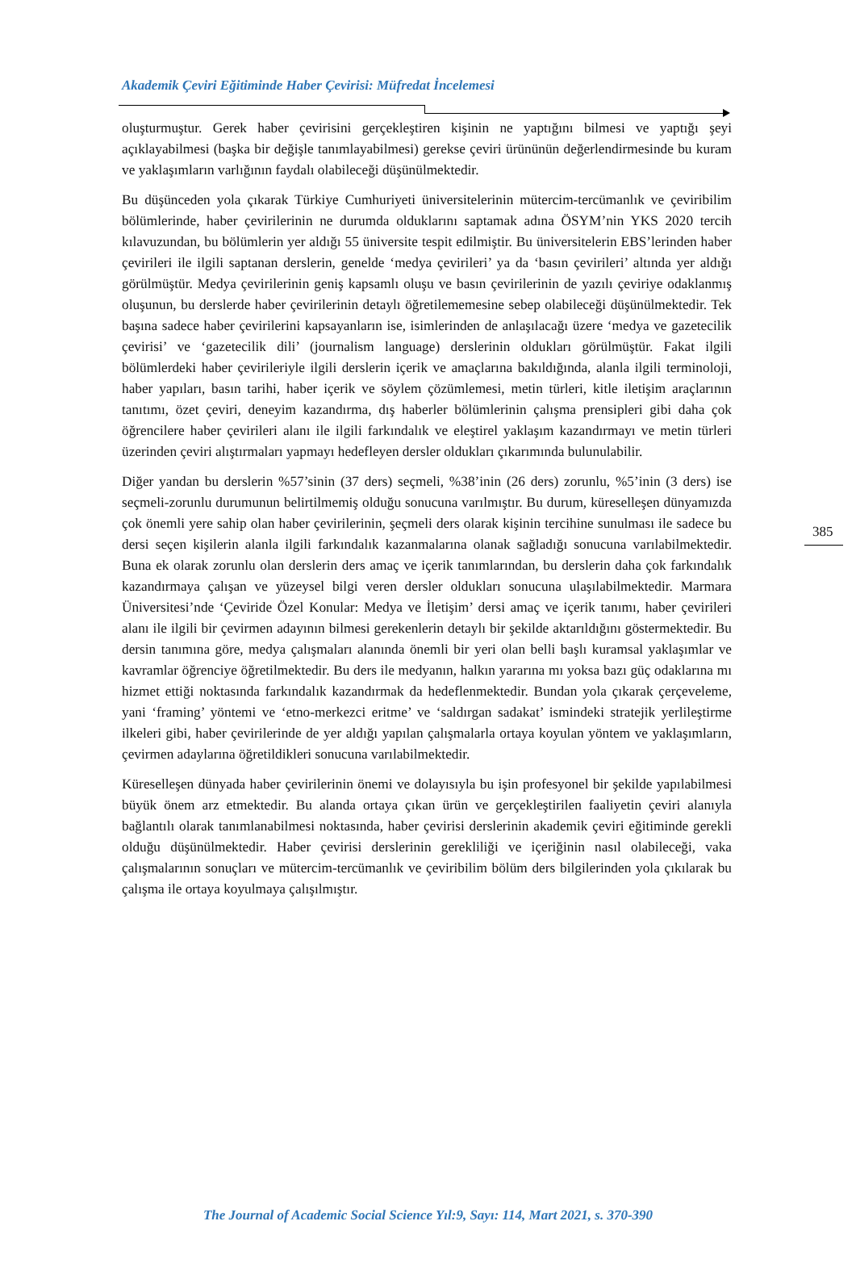Akademik Çeviri Eğitiminde Haber Çevirisi: Müfredat İncelemesi
oluşturmuştur. Gerek haber çevirisini gerçekleştiren kişinin ne yaptığını bilmesi ve yaptığı şeyi açıklayabilmesi (başka bir değişle tanımlayabilmesi) gerekse çeviri ürününün değerlendirmesinde bu kuram ve yaklaşımların varlığının faydalı olabileceği düşünülmektedir.
Bu düşünceden yola çıkarak Türkiye Cumhuriyeti üniversitelerinin mütercim-tercümanlık ve çeviribilim bölümlerinde, haber çevirilerinin ne durumda olduklarını saptamak adına ÖSYM’nin YKS 2020 tercih kılavuzundan, bu bölümlerin yer aldığı 55 üniversite tespit edilmiştir. Bu üniversitelerin EBS’lerinden haber çevirileri ile ilgili saptanan derslerin, genelde ‘medya çevirileri’ ya da ‘basın çevirileri’ altında yer aldığı görülmüştür. Medya çevirilerinin geniş kapsamlı oluşu ve basın çevirilerinin de yazılı çeviriye odaklanmış oluşunun, bu derslerde haber çevirilerinin detaylı öğretilememesine sebep olabileceği düşünülmektedir. Tek başına sadece haber çevirilerini kapsayanların ise, isimlerinden de anlaşılacağı üzere ‘medya ve gazetecilik çevirisi’ ve ‘gazetecilik dili’ (journalism language) derslerinin oldukları görülmüştür. Fakat ilgili bölümlerdeki haber çevirileriyle ilgili derslerin içerik ve amaçlarına bakıldığında, alanla ilgili terminoloji, haber yapıları, basın tarihi, haber içerik ve söylem çözümlemesi, metin türleri, kitle iletişim araçlarının tanıtımı, özet çeviri, deneyim kazandırma, dış haberler bölümlerinin çalışma prensipleri gibi daha çok öğrencilere haber çevirileri alanı ile ilgili farkındalık ve eleştirel yaklaşım kazandırmayı ve metin türleri üzerinden çeviri alıştırmaları yapmayı hedefleyen dersler oldukları çıkarımında bulunulabilir.
Diğer yandan bu derslerin %57’sinin (37 ders) seçmeli, %38’inin (26 ders) zorunlu, %5’inin (3 ders) ise seçmeli-zorunlu durumunun belirtilmemiş olduğu sonucuna varılmıştır. Bu durum, küreselleşen dünyamızda çok önemli yere sahip olan haber çevirilerinin, şeçmeli ders olarak kişinin tercihine sunulması ile sadece bu dersi seçen kişilerin alanla ilgili farkındalık kazanmalarına olanak sağladığı sonucuna varılabilmektedir. Buna ek olarak zorunlu olan derslerin ders amaç ve içerik tanımlarından, bu derslerin daha çok farkındalık kazandırmaya çalışan ve yüzeysel bilgi veren dersler oldukları sonucuna ulaşılabilmektedir. Marmara Üniversitesi’nde ‘Çeviride Özel Konular: Medya ve İletişim’ dersi amaç ve içerik tanımı, haber çevirileri alanı ile ilgili bir çevirmen adayının bilmesi gerekenlerin detaylı bir şekilde aktarıldığını göstermektedir. Bu dersin tanımına göre, medya çalışmaları alanında önemli bir yeri olan belli başlı kuramsal yaklaşımlar ve kavramlar öğrenciye öğretilmektedir. Bu ders ile medyanın, halkın yararına mı yoksa bazı güç odaklarına mı hizmet ettiği noktasında farkındalık kazandırmak da hedeflenmektedir. Bundan yola çıkarak çerçeveleme, yani ‘framing’ yöntemi ve ‘etno-merkezci eritme’ ve ‘saldırgan sadakat’ ismindeki stratejik yerlileştirme ilkeleri gibi, haber çevirilerinde de yer aldığı yapılan çalışmalarla ortaya koyulan yöntem ve yaklaşımların, çevirmen adaylarına öğretildikleri sonucuna varılabilmektedir.
Küreselleşen dünyada haber çevirilerinin önemi ve dolayısıyla bu işin profesyonel bir şekilde yapılabilmesi büyük önem arz etmektedir. Bu alanda ortaya çıkan ürün ve gerçekleştirilen faaliyetin çeviri alanıyla bağlantılı olarak tanımlanabilmesi noktasında, haber çevirisi derslerinin akademik çeviri eğitiminde gerekli olduğu düşünülmektedir. Haber çevirisi derslerinin gerekliliği ve içeriğinin nasıl olabileceği, vaka çalışmalarının sonuçları ve mütercim-tercümanlık ve çeviribilim bölüm ders bilgilerinden yola çıkılarak bu çalışma ile ortaya koyulmaya çalışılmıştır.
385
The Journal of Academic Social Science Yıl:9, Sayı: 114, Mart 2021, s. 370-390